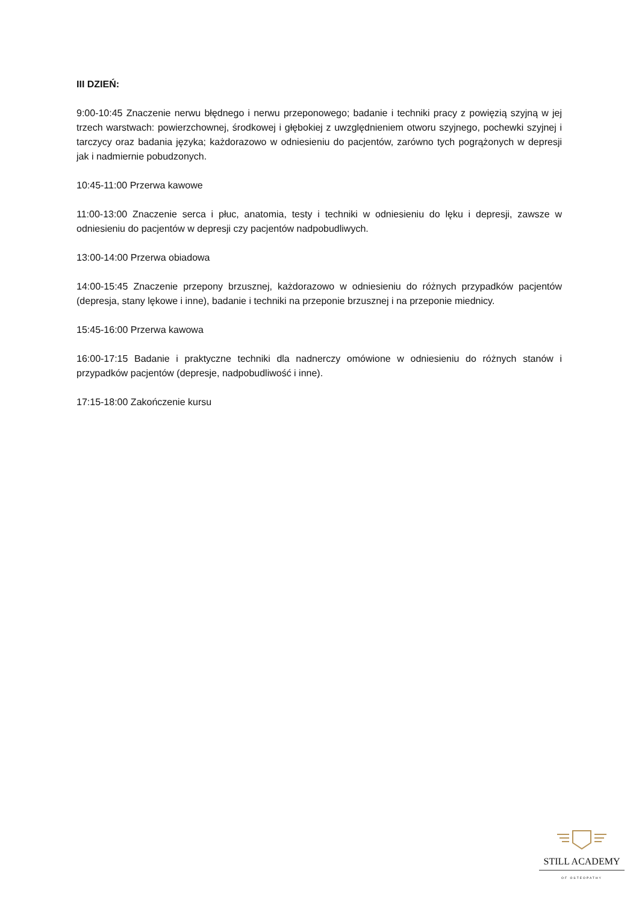III DZIEŃ:
9:00-10:45 Znaczenie nerwu błędnego i nerwu przeponowego; badanie i techniki pracy z powięzią szyjną w jej trzech warstwach: powierzchownej, środkowej i głębokiej z uwzględnieniem otworu szyjnego, pochewki szyjnej i tarczycy oraz badania języka; każdorazowo w odniesieniu do pacjentów, zarówno tych pogrążonych w depresji jak i nadmiernie pobudzonych.
10:45-11:00 Przerwa kawowe
11:00-13:00 Znaczenie serca i płuc, anatomia, testy i techniki w odniesieniu do lęku i depresji, zawsze w odniesieniu do pacjentów w depresji czy pacjentów nadpobudliwych.
13:00-14:00 Przerwa obiadowa
14:00-15:45 Znaczenie przepony brzusznej, każdorazowo w odniesieniu do różnych przypadków pacjentów (depresja, stany lękowe i inne), badanie i techniki na przeponie brzusznej i na przeponie miednicy.
15:45-16:00 Przerwa kawowa
16:00-17:15 Badanie i praktyczne techniki dla nadnerczy omówione w odniesieniu do różnych stanów i przypadków pacjentów (depresje, nadpobudliwość i inne).
17:15-18:00 Zakończenie kursu
STILL ACADEMY
OF OSTEOPATHY